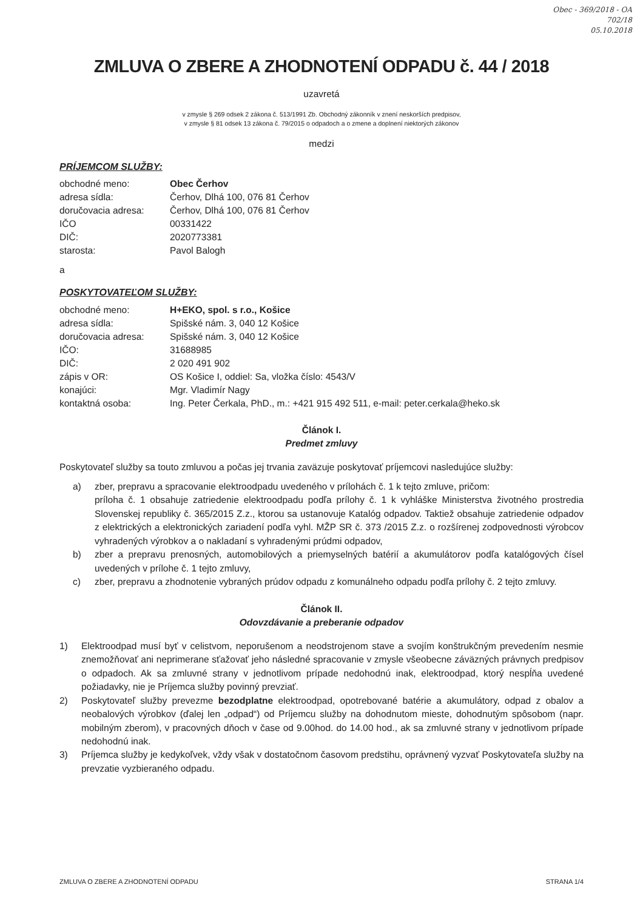Obec - 369/2018 - OA
702/18
05.10.2018
ZMLUVA O ZBERE A ZHODNOTENÍ ODPADU č. 44 / 2018
uzavretá
v zmysle § 269 odsek 2 zákona č. 513/1991 Zb. Obchodný zákonník v znení neskorších predpisov,
v zmysle § 81 odsek 13 zákona č. 79/2015 o odpadoch a o zmene a doplnení niektorých zákonov
medzi
PRÍJEMCOM SLUŽBY:
obchodné meno: Obec Čerhov
adresa sídla: Čerhov, Dlhá 100, 076 81 Čerhov
doručovacia adresa: Čerhov, Dlhá 100, 076 81 Čerhov
IČO 00331422
DIČ: 2020773381
starosta: Pavol Balogh
a
POSKYTOVATEĽOM SLUŽBY:
obchodné meno: H+EKO, spol. s r.o., Košice
adresa sídla: Spišské nám. 3, 040 12 Košice
doručovacia adresa: Spišské nám. 3, 040 12 Košice
IČO: 31688985
DIČ: 2 020 491 902
zápis v OR: OS Košice I, oddiel: Sa, vložka číslo: 4543/V
konajúci: Mgr. Vladimír Nagy
kontaktná osoba: Ing. Peter Čerkala, PhD., m.: +421 915 492 511, e-mail: peter.cerkala@heko.sk
Článok I.
Predmet zmluvy
Poskytovateľ služby sa touto zmluvou a počas jej trvania zaväzuje poskytovať príjemcovi nasledujúce služby:
a) zber, prepravu a spracovanie elektroodpadu uvedeného v prílohách č. 1 k tejto zmluve, pričom:
príloha č. 1 obsahuje zatriedenie elektroodpadu podľa prílohy č. 1 k vyhláške Ministerstva životného prostredia Slovenskej republiky č. 365/2015 Z.z., ktorou sa ustanovuje Katalóg odpadov. Taktiež obsahuje zatriedenie odpadov z elektrických a elektronických zariadení podľa vyhl. MŽP SR č. 373 /2015 Z.z. o rozšírenej zodpovednosti výrobcov vyhradených výrobkov a o nakladaní s vyhradenými prúdmi odpadov,
b) zber a prepravu prenosných, automobilových a priemyselných batérií a akumulátorov podľa katalógových čísel uvedených v prílohe č. 1 tejto zmluvy,
c) zber, prepravu a zhodnotenie vybraných prúdov odpadu z komunálneho odpadu podľa prílohy č. 2 tejto zmluvy.
Článok II.
Odovzdávanie a preberanie odpadov
1) Elektroodpad musí byť v celistvom, neporušenom a neodstrojenom stave a svojím konštrukčným prevedením nesmie znemožňovať ani neprimerane sťažovať jeho následné spracovanie v zmysle všeobecne záväzných právnych predpisov o odpadoch. Ak sa zmluvné strany v jednotlivom prípade nedohodnú inak, elektroodpad, ktorý nespĺňa uvedené požiadavky, nie je Príjemca služby povinný prevziať.
2) Poskytovateľ služby prevezme bezodplatne elektroodpad, opotrebované batérie a akumulátory, odpad z obalov a neobalových výrobkov (ďalej len „odpad“) od Príjemcu služby na dohodnutom mieste, dohodnutým spôsobom (napr. mobilným zberom), v pracovných dňoch v čase od 9.00hod. do 14.00 hod., ak sa zmluvné strany v jednotlivom prípade nedohodnú inak.
3) Príjemca služby je kedykoľvek, vždy však v dostatočnom časovom predstihu, oprávnený vyzvať Poskytovateľa služby na prevzatie vyzbieraného odpadu.
ZMLUVA O ZBERE A ZHODNOTENÍ ODPADU STRANA 1/4